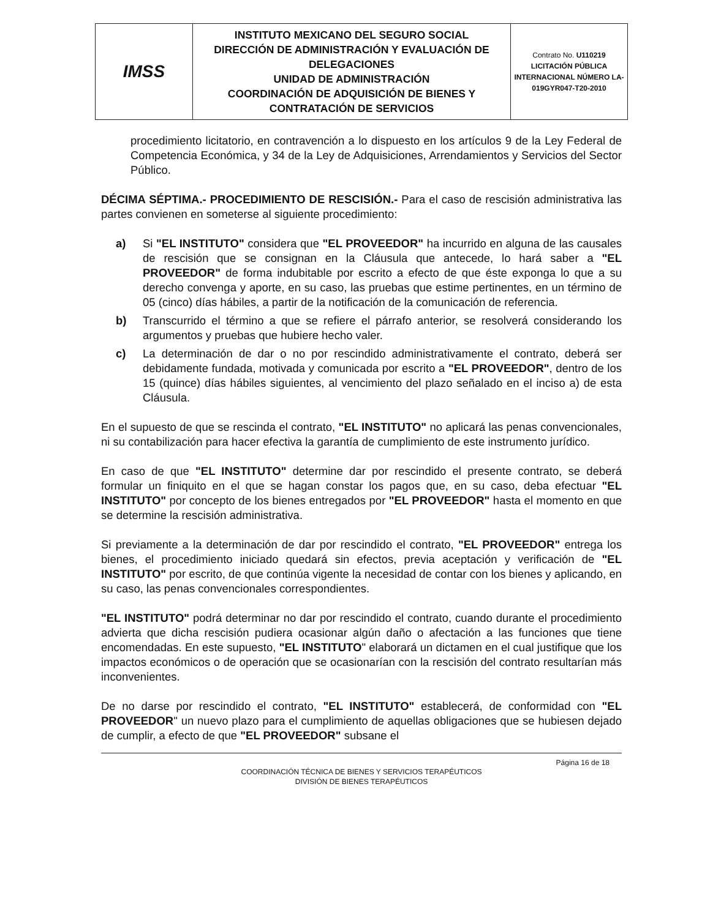| IMSS | INSTITUTO MEXICANO DEL SEGURO SOCIAL DIRECCIÓN DE ADMINISTRACIÓN Y EVALUACIÓN DE DELEGACIONES UNIDAD DE ADMINISTRACIÓN COORDINACIÓN DE ADQUISICIÓN DE BIENES Y CONTRATACIÓN DE SERVICIOS | Contrato No. U110219 LICITACIÓN PÚBLICA INTERNACIONAL NÚMERO LA-019GYR047-T20-2010 |
procedimiento licitatorio, en contravención a lo dispuesto en los artículos 9 de la Ley Federal de Competencia Económica, y 34 de la Ley de Adquisiciones, Arrendamientos y Servicios del Sector Público.
DÉCIMA SÉPTIMA.- PROCEDIMIENTO DE RESCISIÓN.- Para el caso de rescisión administrativa las partes convienen en someterse al siguiente procedimiento:
a) Si "EL INSTITUTO" considera que "EL PROVEEDOR" ha incurrido en alguna de las causales de rescisión que se consignan en la Cláusula que antecede, lo hará saber a "EL PROVEEDOR" de forma indubitable por escrito a efecto de que éste exponga lo que a su derecho convenga y aporte, en su caso, las pruebas que estime pertinentes, en un término de 05 (cinco) días hábiles, a partir de la notificación de la comunicación de referencia.
b) Transcurrido el término a que se refiere el párrafo anterior, se resolverá considerando los argumentos y pruebas que hubiere hecho valer.
c) La determinación de dar o no por rescindido administrativamente el contrato, deberá ser debidamente fundada, motivada y comunicada por escrito a "EL PROVEEDOR", dentro de los 15 (quince) días hábiles siguientes, al vencimiento del plazo señalado en el inciso a) de esta Cláusula.
En el supuesto de que se rescinda el contrato, "EL INSTITUTO" no aplicará las penas convencionales, ni su contabilización para hacer efectiva la garantía de cumplimiento de este instrumento jurídico.
En caso de que "EL INSTITUTO" determine dar por rescindido el presente contrato, se deberá formular un finiquito en el que se hagan constar los pagos que, en su caso, deba efectuar "EL INSTITUTO" por concepto de los bienes entregados por "EL PROVEEDOR" hasta el momento en que se determine la rescisión administrativa.
Si previamente a la determinación de dar por rescindido el contrato, "EL PROVEEDOR" entrega los bienes, el procedimiento iniciado quedará sin efectos, previa aceptación y verificación de "EL INSTITUTO" por escrito, de que continúa vigente la necesidad de contar con los bienes y aplicando, en su caso, las penas convencionales correspondientes.
"EL INSTITUTO" podrá determinar no dar por rescindido el contrato, cuando durante el procedimiento advierta que dicha rescisión pudiera ocasionar algún daño o afectación a las funciones que tiene encomendadas. En este supuesto, "EL INSTITUTO" elaborará un dictamen en el cual justifique que los impactos económicos o de operación que se ocasionarían con la rescisión del contrato resultarían más inconvenientes.
De no darse por rescindido el contrato, "EL INSTITUTO" establecerá, de conformidad con "EL PROVEEDOR" un nuevo plazo para el cumplimiento de aquellas obligaciones que se hubiesen dejado de cumplir, a efecto de que "EL PROVEEDOR" subsane el
Página 16 de 18
COORDINACIÓN TÉCNICA DE BIENES Y SERVICIOS TERAPÉUTICOS
DIVISIÓN DE BIENES TERAPÉUTICOS